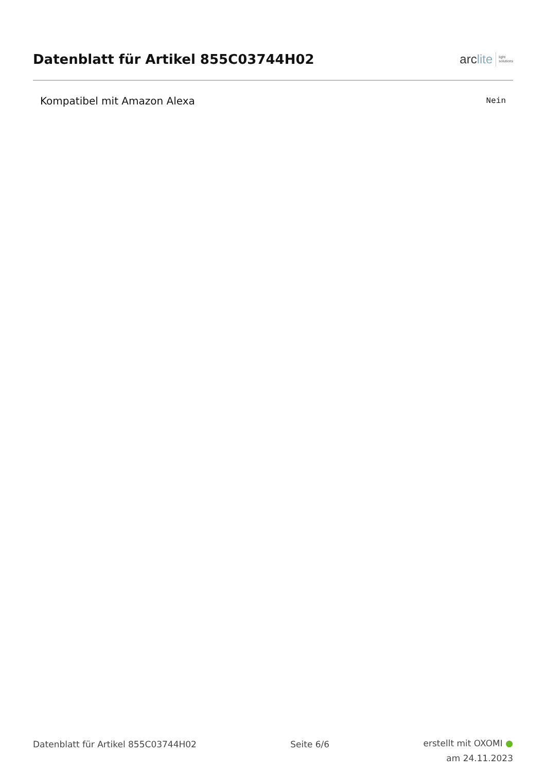Datenblatt für Artikel 855C03744H02
arclite
light
solutions
| Kompatibel mit Amazon Alexa | Nein |
Datenblatt für Artikel 855C03744H02
Seite 6/6
erstellt mit OXOMI ●
am 24.11.2023